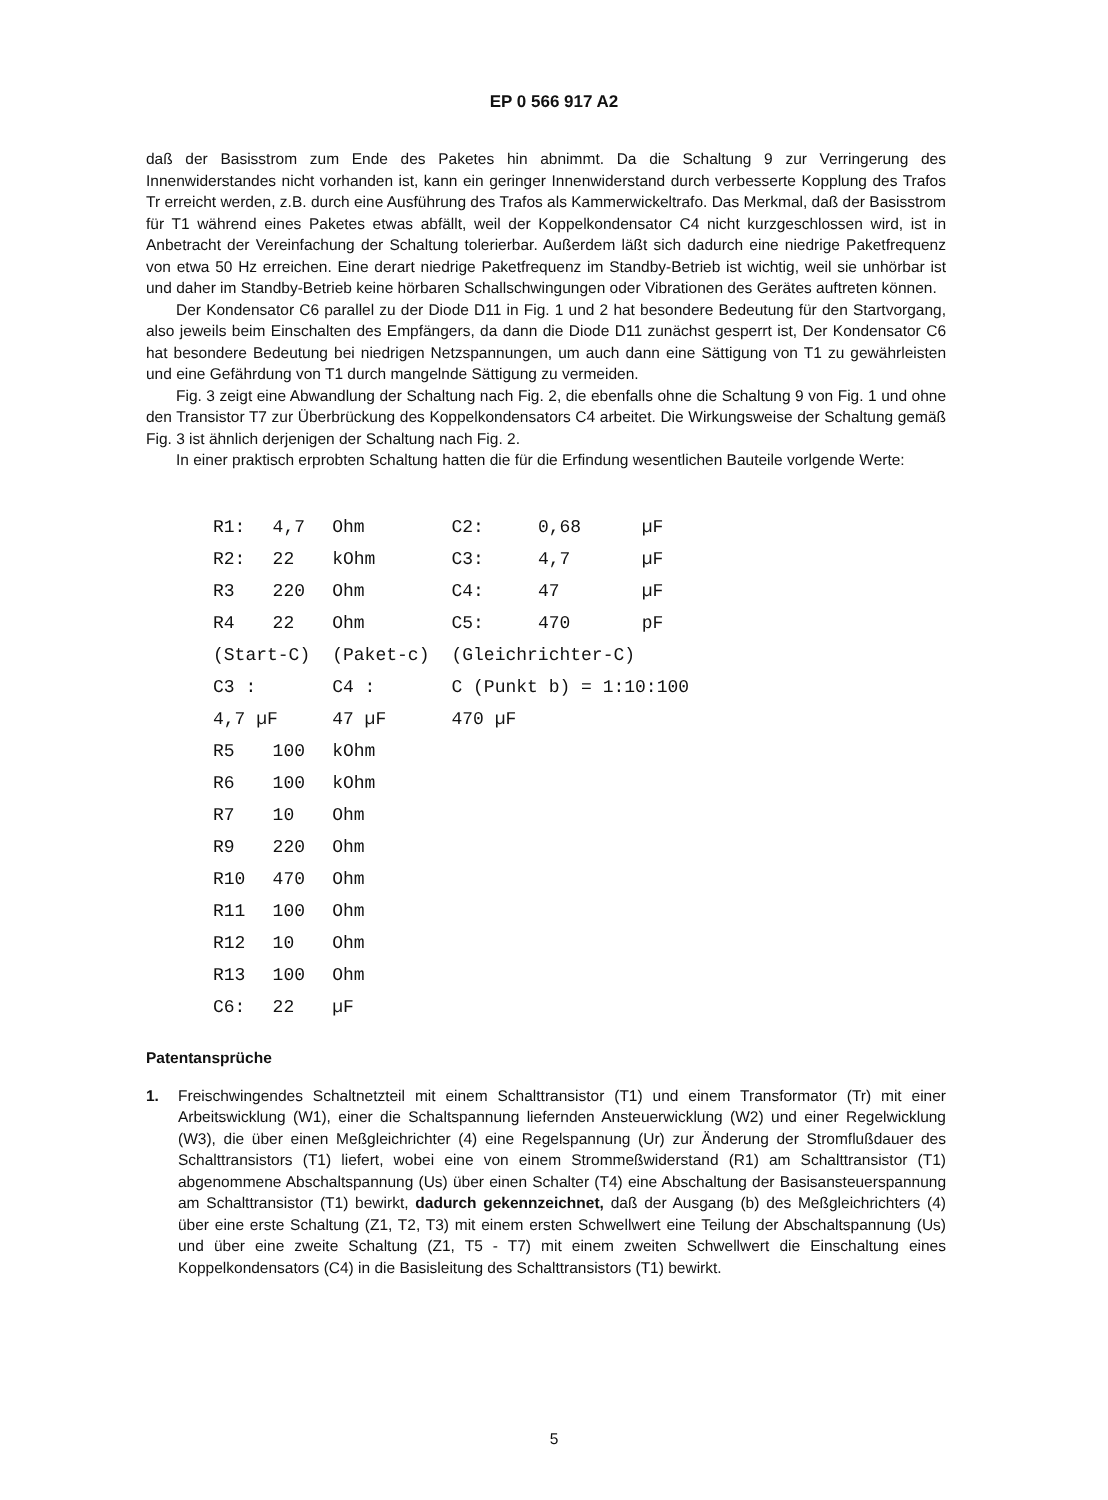EP 0 566 917 A2
daß der Basisstrom zum Ende des Paketes hin abnimmt. Da die Schaltung 9 zur Verringerung des Innenwiderstandes nicht vorhanden ist, kann ein geringer Innenwiderstand durch verbesserte Kopplung des Trafos Tr erreicht werden, z.B. durch eine Ausführung des Trafos als Kammerwickeltrafo. Das Merkmal, daß der Basisstrom für T1 während eines Paketes etwas abfällt, weil der Koppelkondensator C4 nicht kurzgeschlossen wird, ist in Anbetracht der Vereinfachung der Schaltung tolerierbar. Außerdem läßt sich dadurch eine niedrige Paketfrequenz von etwa 50 Hz erreichen. Eine derart niedrige Paketfrequenz im Standby-Betrieb ist wichtig, weil sie unhörbar ist und daher im Standby-Betrieb keine hörbaren Schallschwingungen oder Vibrationen des Gerätes auftreten können.
Der Kondensator C6 parallel zu der Diode D11 in Fig. 1 und 2 hat besondere Bedeutung für den Startvorgang, also jeweils beim Einschalten des Empfängers, da dann die Diode D11 zunächst gesperrt ist, Der Kondensator C6 hat besondere Bedeutung bei niedrigen Netzspannungen, um auch dann eine Sättigung von T1 zu gewährleisten und eine Gefährdung von T1 durch mangelnde Sättigung zu vermeiden.
Fig. 3 zeigt eine Abwandlung der Schaltung nach Fig. 2, die ebenfalls ohne die Schaltung 9 von Fig. 1 und ohne den Transistor T7 zur Überbrückung des Koppelkondensators C4 arbeitet. Die Wirkungsweise der Schaltung gemäß Fig. 3 ist ähnlich derjenigen der Schaltung nach Fig. 2.
In einer praktisch erprobten Schaltung hatten die für die Erfindung wesentlichen Bauteile vorlgende Werte:
| R1: | 4,7 | Ohm | | C2: | 0,68 | µF |
| R2: | 22 | kOhm | | C3: | 4,7 | µF |
| R3 | 220 | Ohm | | C4: | 47 | µF |
| R4 | 22 | Ohm | | C5: | 470 | pF |
| (Start-C) | | (Paket-c) | | (Gleichrichter-C) | | |
| C3 : | | C4 : | | C (Punkt b) = 1:10:100 | | |
| 4,7 µF | | 47 µF | | 470 µF | | |
| R5 | 100 | kOhm | | | | |
| R6 | 100 | kOhm | | | | |
| R7 | 10 | Ohm | | | | |
| R9 | 220 | Ohm | | | | |
| R10 | 470 | Ohm | | | | |
| R11 | 100 | Ohm | | | | |
| R12 | 10 | Ohm | | | | |
| R13 | 100 | Ohm | | | | |
| C6: | 22 | µF | | | | |
Patentansprüche
1. Freischwingendes Schaltnetzteil mit einem Schalttransistor (T1) und einem Transformator (Tr) mit einer Arbeitswicklung (W1), einer die Schaltspannung liefernden Ansteuerwicklung (W2) und einer Regelwicklung (W3), die über einen Meßgleichrichter (4) eine Regelspannung (Ur) zur Änderung der Stromflußdauer des Schalttransistors (T1) liefert, wobei eine von einem Strommeßwiderstand (R1) am Schalttransistor (T1) abgenommene Abschaltspannung (Us) über einen Schalter (T4) eine Abschaltung der Basisansteuerspannung am Schalttransistor (T1) bewirkt, dadurch gekennzeichnet, daß der Ausgang (b) des Meßgleichrichters (4) über eine erste Schaltung (Z1, T2, T3) mit einem ersten Schwellwert eine Teilung der Abschaltspannung (Us) und über eine zweite Schaltung (Z1, T5 - T7) mit einem zweiten Schwellwert die Einschaltung eines Koppelkondensators (C4) in die Basisleitung des Schalttransistors (T1) bewirkt.
5